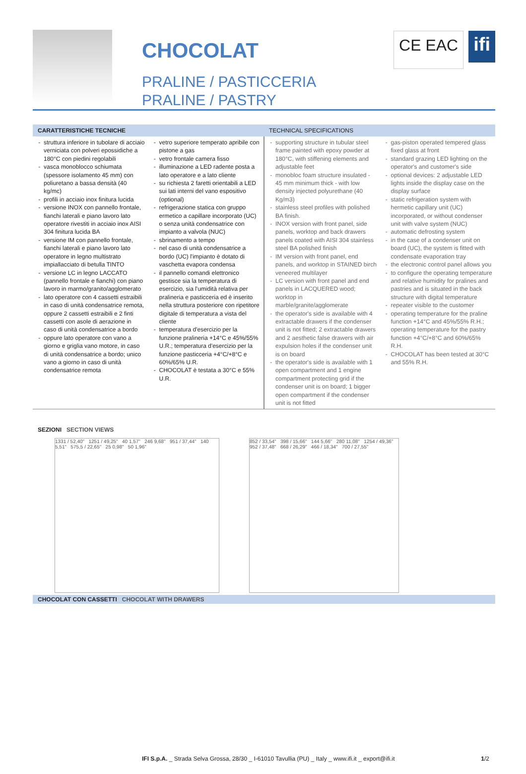CHOCOLAT
PRALINE / PASTICCERIA
PRALINE / PASTRY
CE EAC
ifi
CARATTERISTICHE TECNICHE TECHNICAL SPECIFICATIONS
struttura inferiore in tubolare di acciaio verniciata con polveri epossidiche a 180°C con piedini regolabili
vasca monoblocco schiumata (spessore isolamento 45 mm) con poliuretano a bassa densità (40 kg/mc)
profili in acciaio inox finitura lucida
versione INOX con pannello frontale, fianchi laterali e piano lavoro lato operatore rivestiti in acciaio inox AISI 304 finitura lucida BA
versione IM con pannello frontale, fianchi laterali e piano lavoro lato operatore in legno multistrato impiallacciato di betulla TINTO
versione LC in legno LACCATO (pannello frontale e fianchi) con piano lavoro in marmo/granito/agglomerato
lato operatore con 4 cassetti estraibili in caso di unità condensatrice remota, oppure 2 cassetti estraibili e 2 finti cassetti con asole di aerazione in caso di unità condensatrice a bordo
oppure lato operatore con vano a giorno e griglia vano motore, in caso di unità condensatrice a bordo; unico vano a giorno in caso di unità condensatrice remota
vetro superiore temperato apribile con pistone a gas
vetro frontale camera fisso
illuminazione a LED radente posta a lato operatore e a lato cliente
su richiesta 2 faretti orientabili a LED sui lati interni del vano espositivo (optional)
refrigerazione statica con gruppo ermetico a capillare incorporato (UC) o senza unità condensatrice con impianto a valvola (NUC)
sbrinamento a tempo
nel caso di unità condensatrice a bordo (UC) l'impianto è dotato di vaschetta evapora condensa
il pannello comandi elettronico gestisce sia la temperatura di esercizio, sia l'umidità relativa per pralineria e pasticceria ed è inserito nella struttura posteriore con ripetitore digitale di temperatura a vista del cliente
temperatura d'esercizio per la funzione pralineria +14°C e 45%/55% U.R.; temperatura d'esercizio per la funzione pasticceria +4°C/+8°C e 60%/65% U.R.
CHOCOLAT è testata a 30°C e 55% U.R.
supporting structure in tubular steel frame painted with epoxy powder at 180°C, with stiffening elements and adjustable feet
monobloc foam structure insulated - 45 mm minimum thick - with low density injected polyurethane (40 Kg/m3)
stainless steel profiles with polished BA finish.
INOX version with front panel, side panels, worktop and back drawers panels coated with AISI 304 stainless steel BA polished finish
IM version with front panel, end panels, and worktop in STAINED birch veneered multilayer
LC version with front panel and end panels in LACQUERED wood; worktop in marble/granite/agglomerate
the operator's side is available with 4 extractable drawers if the condenser unit is not fitted; 2 extractable drawers and 2 aesthetic false drawers with air expulsion holes if the condenser unit is on board
the operator's side is available with 1 open compartment and 1 engine compartment protecting grid if the condenser unit is on board; 1 bigger open compartment if the condenser unit is not fitted
gas-piston operated tempered glass fixed glass at front
standard grazing LED lighting on the operator's and customer's side
optional devices: 2 adjustable LED lights inside the display case on the display surface
static refrigeration system with hermetic capillary unit (UC) incorporated, or without condenser unit with valve system (NUC)
automatic defrosting system
in the case of a condenser unit on board (UC), the system is fitted with condensate evaporation tray
the electronic control panel allows you
to configure the operating temperature and relative humidity for pralines and pastries and is situated in the back structure with digital temperature
repeater visible to the customer
operating temperature for the praline function +14°C and 45%/55% R.H.; operating temperature for the pastry function +4°C/+8°C and 60%/65% R.H.
CHOCOLAT has been tested at 30°C and 55% R.H.
SEZIONI SECTION VIEWS
1331 / 52,40" 1251 / 49,25" 40 1,57" 246 9,68" 951 / 37,44" 140 5,51" 575,5 / 22,65" 25 0,98" 50 1,96"
852 / 33,54" 398 / 15,66" 144 5,66" 280 11,08" 1254 / 49,36" 952 / 37,48" 668 / 26,29" 466 / 18,34" 700 / 27,55"
CHOCOLAT CON CASSETTI CHOCOLAT WITH DRAWERS
IFI S.p.A. _ Strada Selva Grossa, 28/30 _ I-61010 Tavullia (PU) _ Italy _ www.ifi.it _ export@ifi.it 1/2